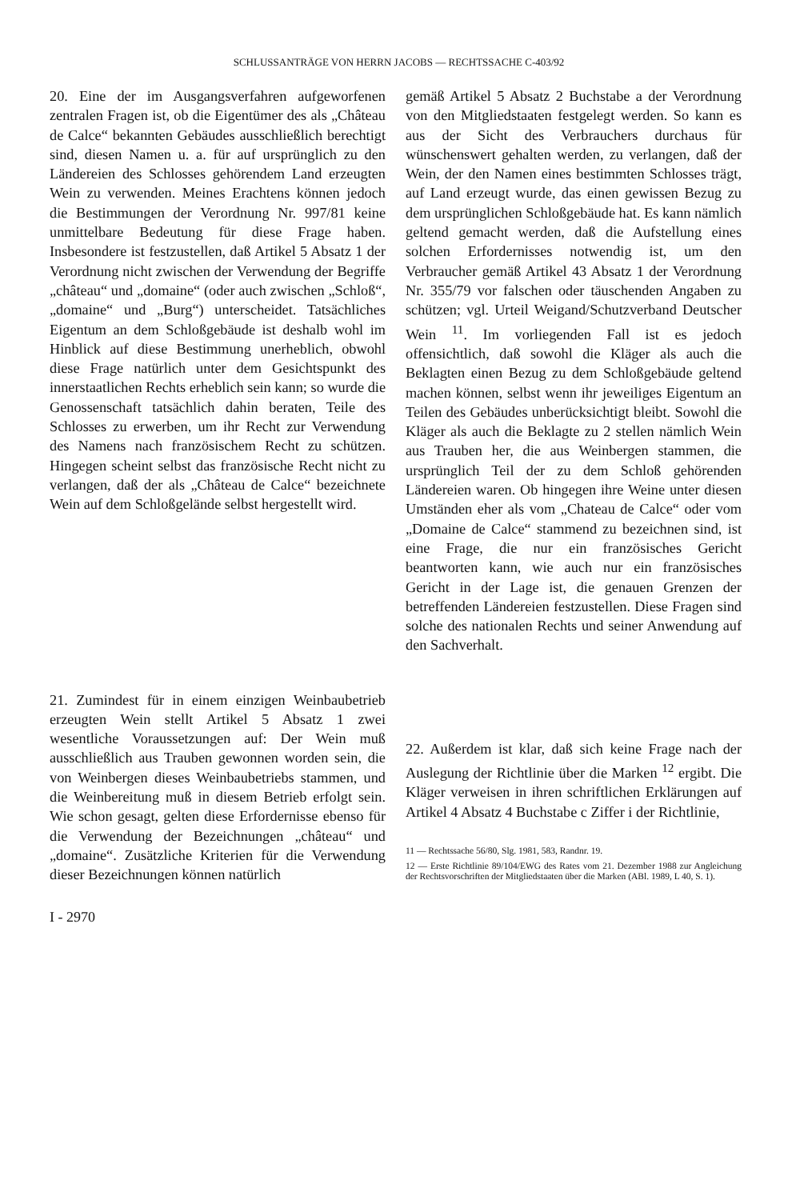SCHLUSSANTRÄGE VON HERRN JACOBS — RECHTSSACHE C-403/92
20. Eine der im Ausgangsverfahren aufgeworfenen zentralen Fragen ist, ob die Eigentümer des als „Château de Calce“ bekannten Gebäudes ausschließlich berechtigt sind, diesen Namen u. a. für auf ursprünglich zu den Ländereien des Schlosses gehörendem Land erzeugten Wein zu verwenden. Meines Erachtens können jedoch die Bestimmungen der Verordnung Nr. 997/81 keine unmittelbare Bedeutung für diese Frage haben. Insbesondere ist festzustellen, daß Artikel 5 Absatz 1 der Verordnung nicht zwischen der Verwendung der Begriffe „château“ und „domaine“ (oder auch zwischen „Schloß“, „domaine“ und „Burg“) unterscheidet. Tatsächliches Eigentum an dem Schloßgebäude ist deshalb wohl im Hinblick auf diese Bestimmung unerheblich, obwohl diese Frage natürlich unter dem Gesichtspunkt des innerstaatlichen Rechts erheblich sein kann; so wurde die Genossenschaft tatsächlich dahin beraten, Teile des Schlosses zu erwerben, um ihr Recht zur Verwendung des Namens nach französischem Recht zu schützen. Hingegen scheint selbst das französische Recht nicht zu verlangen, daß der als „Château de Calce“ bezeichnete Wein auf dem Schloßgelände selbst hergestellt wird.
21. Zumindest für in einem einzigen Weinbaubetrieb erzeugten Wein stellt Artikel 5 Absatz 1 zwei wesentliche Voraussetzungen auf: Der Wein muß ausschließlich aus Trauben gewonnen worden sein, die von Weinbergen dieses Weinbaubetriebs stammen, und die Weinbereitung muß in diesem Betrieb erfolgt sein. Wie schon gesagt, gelten diese Erfordernisse ebenso für die Verwendung der Bezeichnungen „château“ und „domaine“. Zusätzliche Kriterien für die Verwendung dieser Bezeichnungen können natürlich
I - 2970
gemäß Artikel 5 Absatz 2 Buchstabe a der Verordnung von den Mitgliedstaaten festgelegt werden. So kann es aus der Sicht des Verbrauchers durchaus für wünschenswert gehalten werden, zu verlangen, daß der Wein, der den Namen eines bestimmten Schlosses trägt, auf Land erzeugt wurde, das einen gewissen Bezug zu dem ursprünglichen Schloßgebäude hat. Es kann nämlich geltend gemacht werden, daß die Aufstellung eines solchen Erfordernisses notwendig ist, um den Verbraucher gemäß Artikel 43 Absatz 1 der Verordnung Nr. 355/79 vor falschen oder täuschenden Angaben zu schützen; vgl. Urteil Weigand/Schutzverband Deutscher Wein <sup>11</sup>. Im vorliegenden Fall ist es jedoch offensichtlich, daß sowohl die Kläger als auch die Beklagten einen Bezug zu dem Schloßgebäude geltend machen können, selbst wenn ihr jeweiliges Eigentum an Teilen des Gebäudes unberücksichtigt bleibt. Sowohl die Kläger als auch die Beklagte zu 2 stellen nämlich Wein aus Trauben her, die aus Weinbergen stammen, die ursprünglich Teil der zu dem Schloß gehörenden Ländereien waren. Ob hingegen ihre Weine unter diesen Umständen eher als vom „Chateau de Calce“ oder vom „Domaine de Calce“ stammend zu bezeichnen sind, ist eine Frage, die nur ein französisches Gericht beantworten kann, wie auch nur ein französisches Gericht in der Lage ist, die genauen Grenzen der betreffenden Ländereien festzustellen. Diese Fragen sind solche des nationalen Rechts und seiner Anwendung auf den Sachverhalt.
22. Außerdem ist klar, daß sich keine Frage nach der Auslegung der Richtlinie über die Marken <sup>12</sup> ergibt. Die Kläger verweisen in ihren schriftlichen Erklärungen auf Artikel 4 Absatz 4 Buchstabe c Ziffer i der Richtlinie,
11 — Rechtssache 56/80, Slg. 1981, 583, Randnr. 19.
12 — Erste Richtlinie 89/104/EWG des Rates vom 21. Dezember 1988 zur Angleichung der Rechtsvorschriften der Mitgliedstaaten über die Marken (ABl. 1989, L 40, S. 1).